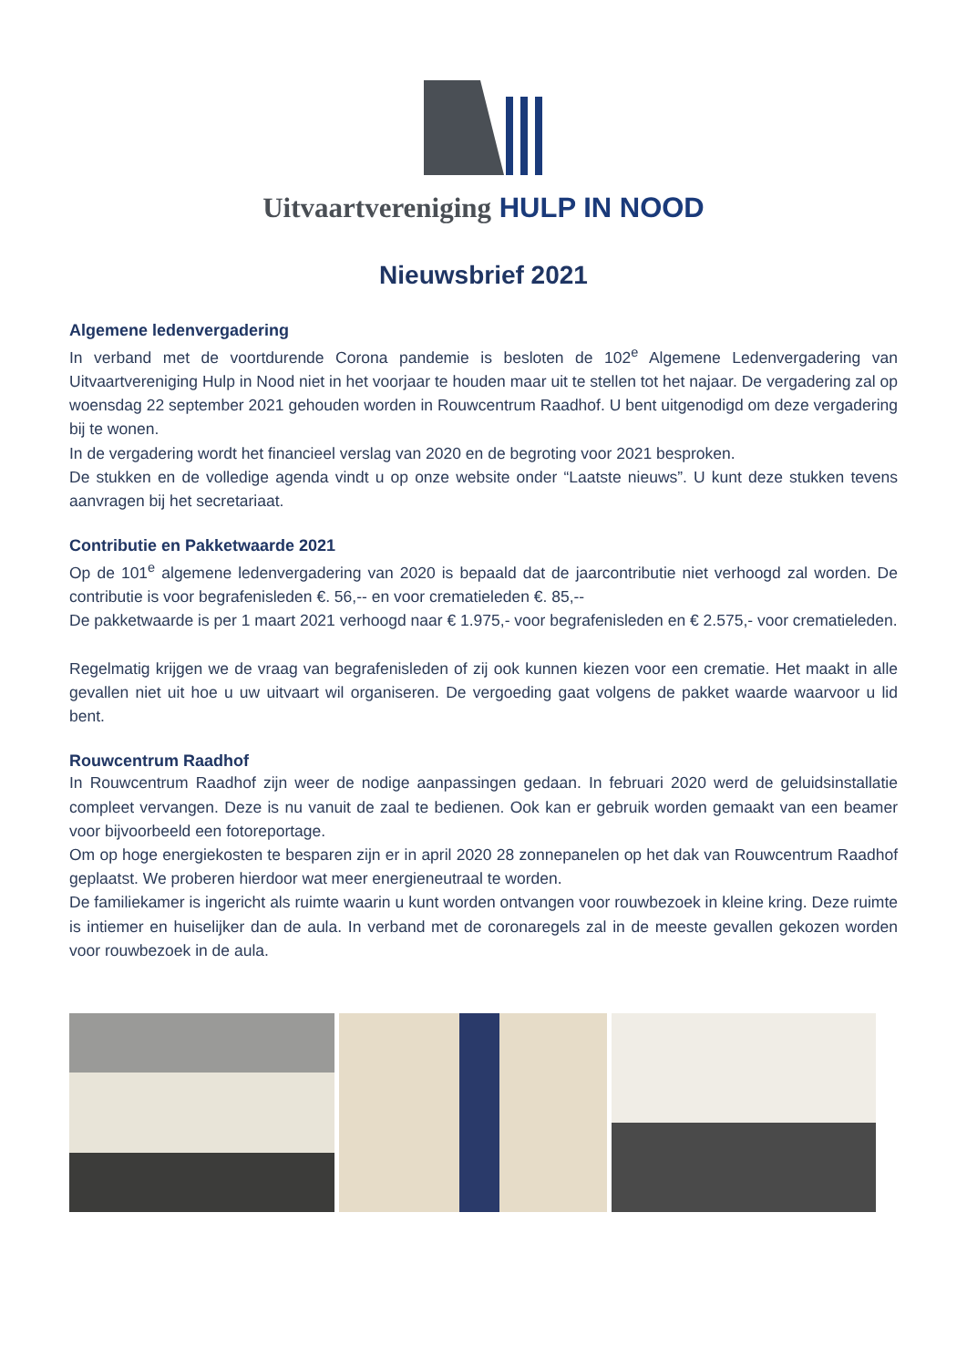Uitvaartvereniging HULP IN NOOD
Nieuwsbrief 2021
Algemene ledenvergadering
In verband met de voortdurende Corona pandemie is besloten de 102<sup>e</sup> Algemene Ledenvergadering van Uitvaartvereniging Hulp in Nood niet in het voorjaar te houden maar uit te stellen tot het najaar. De vergadering zal op woensdag 22 september 2021 gehouden worden in Rouwcentrum Raadhof. U bent uitgenodigd om deze vergadering bij te wonen.
In de vergadering wordt het financieel verslag van 2020 en de begroting voor 2021 besproken.
De stukken en de volledige agenda vindt u op onze website onder “Laatste nieuws”. U kunt deze stukken tevens aanvragen bij het secretariaat.
Contributie en Pakketwaarde 2021
Op de 101<sup>e</sup> algemene ledenvergadering van 2020 is bepaald dat de jaarcontributie niet verhoogd zal worden. De contributie is voor begrafenisleden €. 56,-- en voor crematieleden €. 85,--
De pakketwaarde is per 1 maart 2021 verhoogd naar € 1.975,- voor begrafenisleden en € 2.575,- voor crematieleden.
Regelmatig krijgen we de vraag van begrafenisleden of zij ook kunnen kiezen voor een crematie. Het maakt in alle gevallen niet uit hoe u uw uitvaart wil organiseren. De vergoeding gaat volgens de pakket waarde waarvoor u lid bent.
Rouwcentrum Raadhof
In Rouwcentrum Raadhof zijn weer de nodige aanpassingen gedaan. In februari 2020 werd de geluidsinstallatie compleet vervangen. Deze is nu vanuit de zaal te bedienen. Ook kan er gebruik worden gemaakt van een beamer voor bijvoorbeeld een fotoreportage.
Om op hoge energiekosten te besparen zijn er in april 2020 28 zonnepanelen op het dak van Rouwcentrum Raadhof geplaatst. We proberen hierdoor wat meer energieneutraal te worden.
De familiekamer is ingericht als ruimte waarin u kunt worden ontvangen voor rouwbezoek in kleine kring. Deze ruimte is intiemer en huiselijker dan de aula. In verband met de coronaregels zal in de meeste gevallen gekozen worden voor rouwbezoek in de aula.